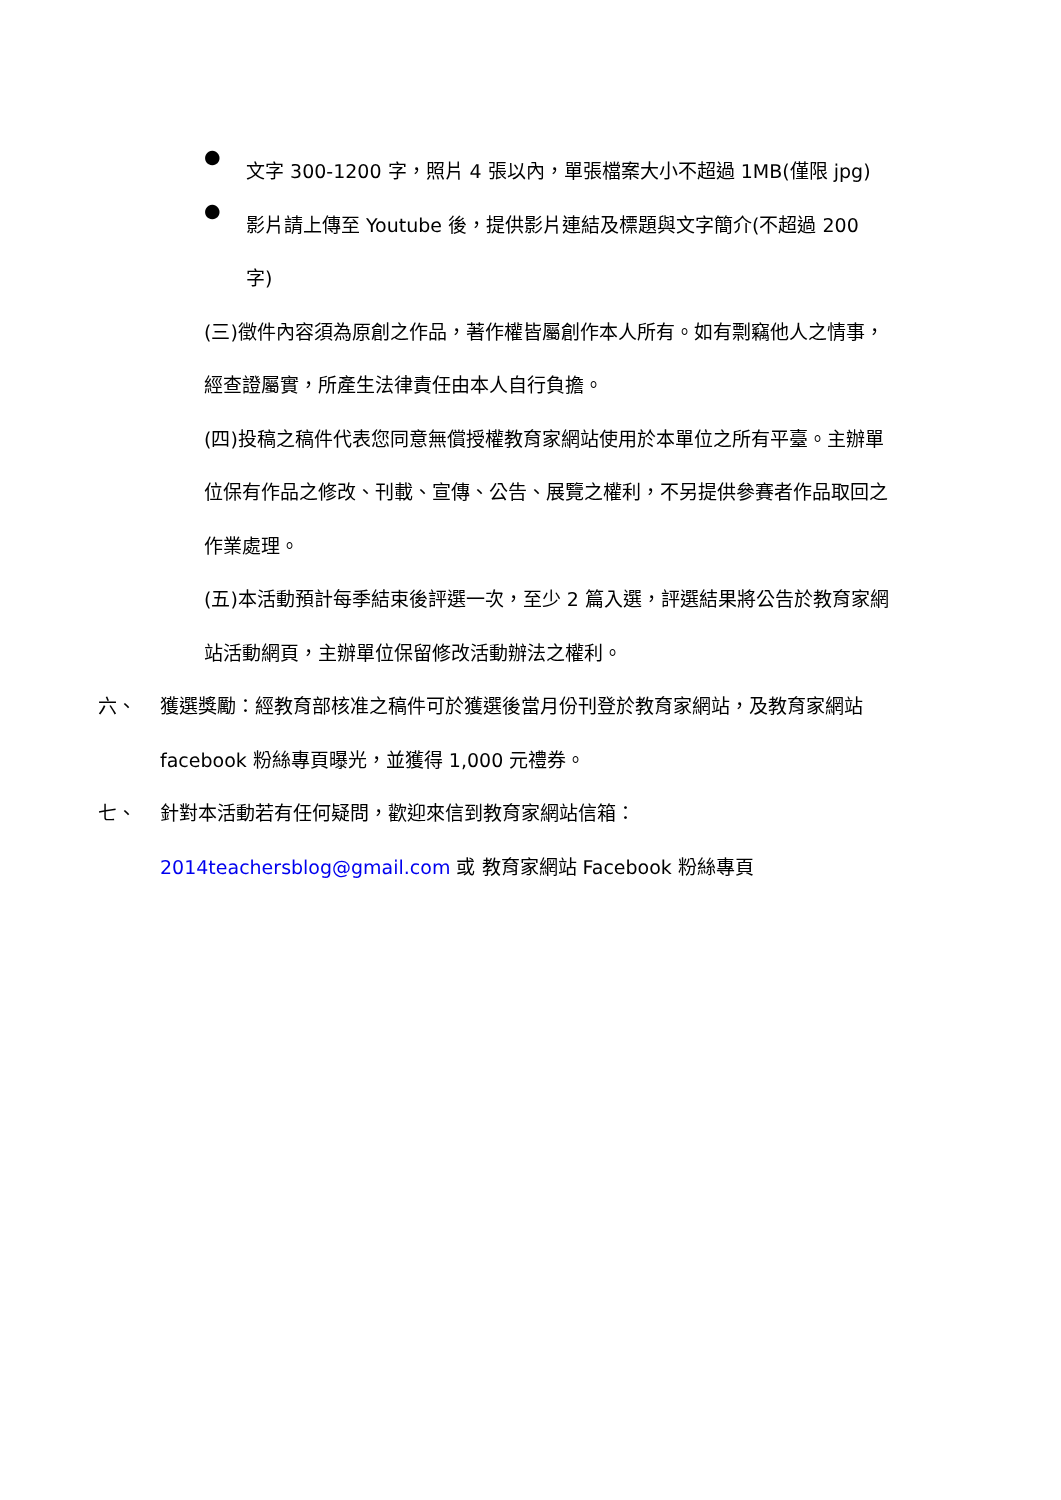●
文字 300-1200 字，照片 4 張以內，單張檔案大小不超過 1MB(僅限 jpg)
●
影片請上傳至 Youtube 後，提供影片連結及標題與文字簡介(不超過 200 字)
(三)徵件內容須為原創之作品，著作權皆屬創作本人所有。如有剽竊他人之情事，經查證屬實，所產生法律責任由本人自行負擔。
(四)投稿之稿件代表您同意無償授權教育家網站使用於本單位之所有平臺。主辦單位保有作品之修改、刊載、宣傳、公告、展覽之權利，不另提供參賽者作品取回之作業處理。
(五)本活動預計每季結束後評選一次，至少 2 篇入選，評選結果將公告於教育家網站活動網頁，主辦單位保留修改活動辦法之權利。
六、 獲選獎勵：經教育部核准之稿件可於獲選後當月份刊登於教育家網站，及教育家網站 facebook 粉絲專頁曝光，並獲得 1,000 元禮券。
七、 針對本活動若有任何疑問，歡迎來信到教育家網站信箱：
2014teachersblog@gmail.com 或 教育家網站 Facebook 粉絲專頁